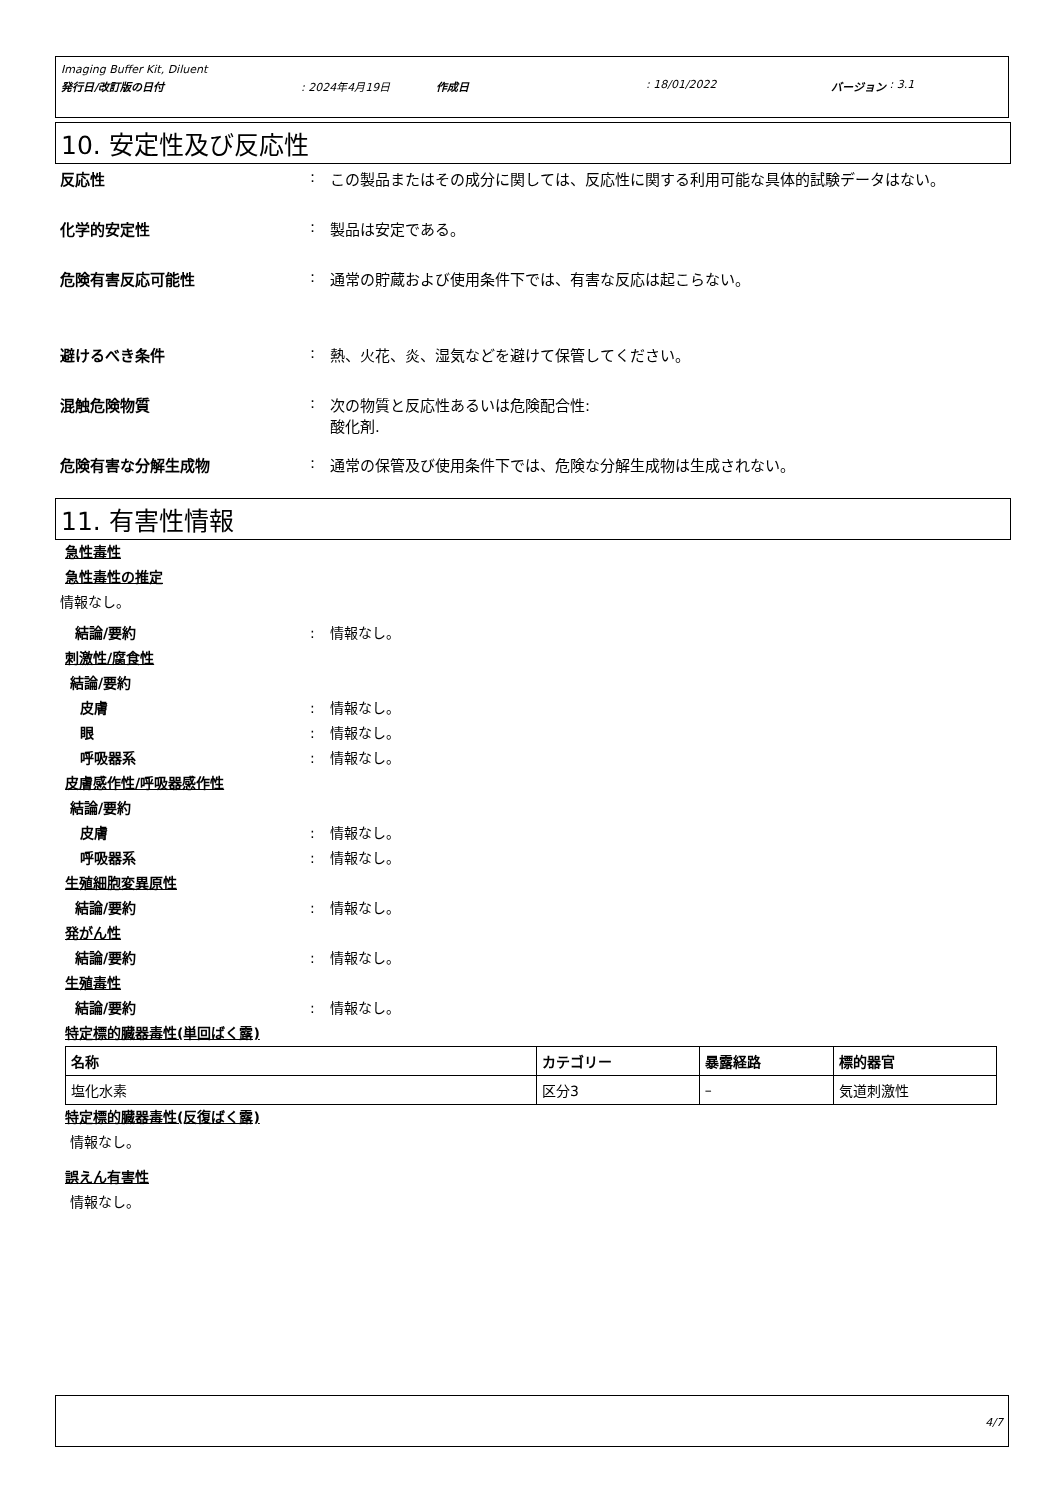Imaging Buffer Kit, Diluent
発行日/改訂版の日付: 2024年4月19日 作成日: 18/01/2022 バージョン : 3.1
10. 安定性及び反応性
反応性: この製品またはその成分に関しては、反応性に関する利用可能な具体的試験データはない。
化学的安定性: 製品は安定である。
危険有害反応可能性: 通常の貯蔵および使用条件下では、有害な反応は起こらない。
避けるべき条件: 熱、火花、炎、湿気などを避けて保管してください。
混触危険物質: 次の物質と反応性あるいは危険配合性:
酸化剤.
危険有害な分解生成物: 通常の保管及び使用条件下では、危険な分解生成物は生成されない。
11. 有害性情報
急性毒性
急性毒性の推定
情報なし。
結論/要約: 情報なし。
刺激性/腐食性
結論/要約
皮膚: 情報なし。
眼: 情報なし。
呼吸器系: 情報なし。
皮膚感作性/呼吸器感作性
結論/要約
皮膚: 情報なし。
呼吸器系: 情報なし。
生殖細胞変異原性
結論/要約: 情報なし。
発がん性
結論/要約: 情報なし。
生殖毒性
結論/要約: 情報なし。
特定標的臓器毒性(単回ばく露)
| 名称 | カテゴリー | 暴露経路 | 標的器官 |
| --- | --- | --- | --- |
| 塩化水素 | 区分3 | – | 気道刺激性 |
特定標的臓器毒性(反復ばく露)
情報なし。
誤えん有害性
情報なし。
4/7